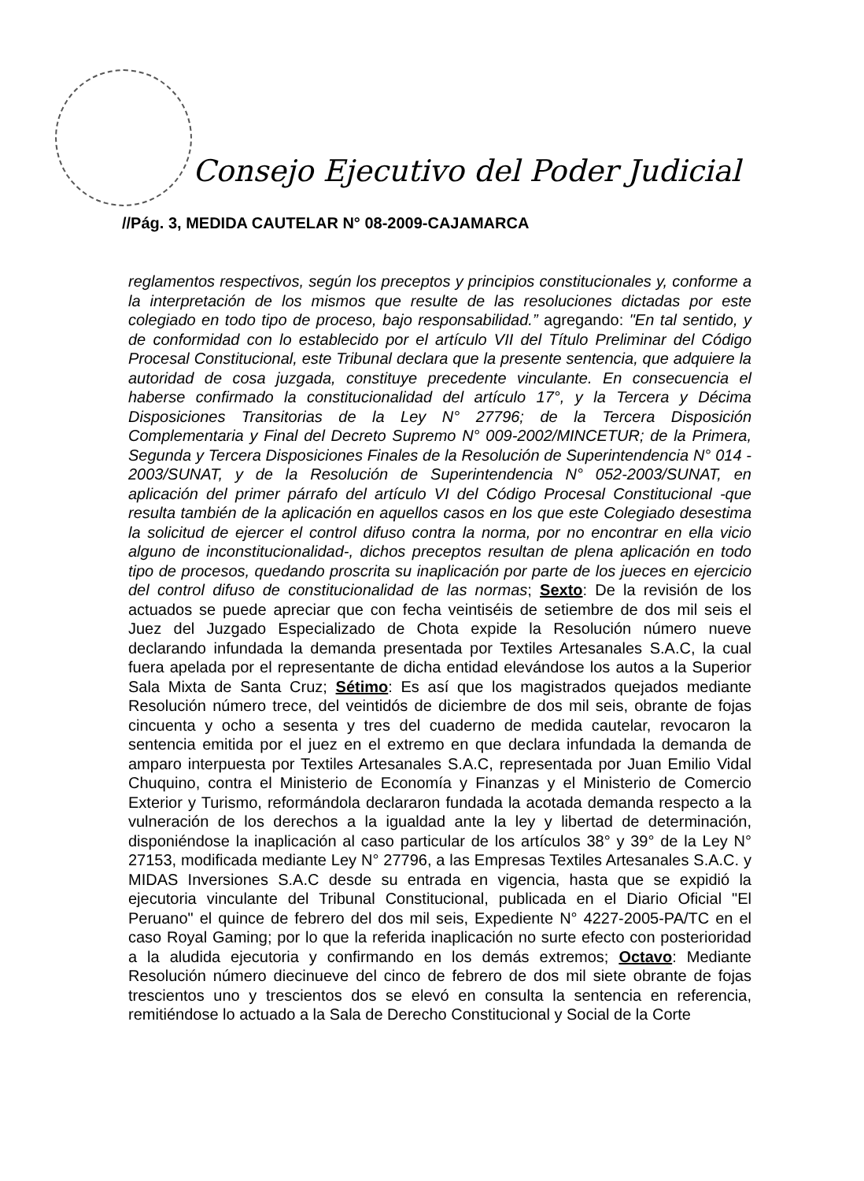Consejo Ejecutivo del Poder Judicial
//Pág. 3, MEDIDA CAUTELAR N° 08-2009-CAJAMARCA
reglamentos respectivos, según los preceptos y principios constitucionales y, conforme a la interpretación de los mismos que resulte de las resoluciones dictadas por este colegiado en todo tipo de proceso, bajo responsabilidad.” agregando: "En tal sentido, y de conformidad con lo establecido por el artículo VII del Título Preliminar del Código Procesal Constitucional, este Tribunal declara que la presente sentencia, que adquiere la autoridad de cosa juzgada, constituye precedente vinculante. En consecuencia el haberse confirmado la constitucionalidad del artículo 17°, y la Tercera y Décima Disposiciones Transitorias de la Ley N° 27796; de la Tercera Disposición Complementaria y Final del Decreto Supremo N° 009-2002/MINCETUR; de la Primera, Segunda y Tercera Disposiciones Finales de la Resolución de Superintendencia N° 014 - 2003/SUNAT, y de la Resolución de Superintendencia N° 052-2003/SUNAT, en aplicación del primer párrafo del artículo VI del Código Procesal Constitucional -que resulta también de la aplicación en aquellos casos en los que este Colegiado desestima la solicitud de ejercer el control difuso contra la norma, por no encontrar en ella vicio alguno de inconstitucionalidad-, dichos preceptos resultan de plena aplicación en todo tipo de procesos, quedando proscrita su inaplicación por parte de los jueces en ejercicio del control difuso de constitucionalidad de las normas; Sexto: De la revisión de los actuados se puede apreciar que con fecha veintiséis de setiembre de dos mil seis el Juez del Juzgado Especializado de Chota expide la Resolución número nueve declarando infundada la demanda presentada por Textiles Artesanales S.A.C, la cual fuera apelada por el representante de dicha entidad elevándose los autos a la Superior Sala Mixta de Santa Cruz; Sétimo: Es así que los magistrados quejados mediante Resolución número trece, del veintidós de diciembre de dos mil seis, obrante de fojas cincuenta y ocho a sesenta y tres del cuaderno de medida cautelar, revocaron la sentencia emitida por el juez en el extremo en que declara infundada la demanda de amparo interpuesta por Textiles Artesanales S.A.C, representada por Juan Emilio Vidal Chuquino, contra el Ministerio de Economía y Finanzas y el Ministerio de Comercio Exterior y Turismo, reformándola declararon fundada la acotada demanda respecto a la vulneración de los derechos a la igualdad ante la ley y libertad de determinación, disponiéndose la inaplicación al caso particular de los artículos 38° y 39° de la Ley N° 27153, modificada mediante Ley N° 27796, a las Empresas Textiles Artesanales S.A.C. y MIDAS Inversiones S.A.C desde su entrada en vigencia, hasta que se expidió la ejecutoria vinculante del Tribunal Constitucional, publicada en el Diario Oficial "El Peruano" el quince de febrero del dos mil seis, Expediente N° 4227-2005-PA/TC en el caso Royal Gaming; por lo que la referida inaplicación no surte efecto con posterioridad a la aludida ejecutoria y confirmando en los demás extremos; Octavo: Mediante Resolución número diecinueve del cinco de febrero de dos mil siete obrante de fojas trescientos uno y trescientos dos se elevó en consulta la sentencia en referencia, remitiéndose lo actuado a la Sala de Derecho Constitucional y Social de la Corte